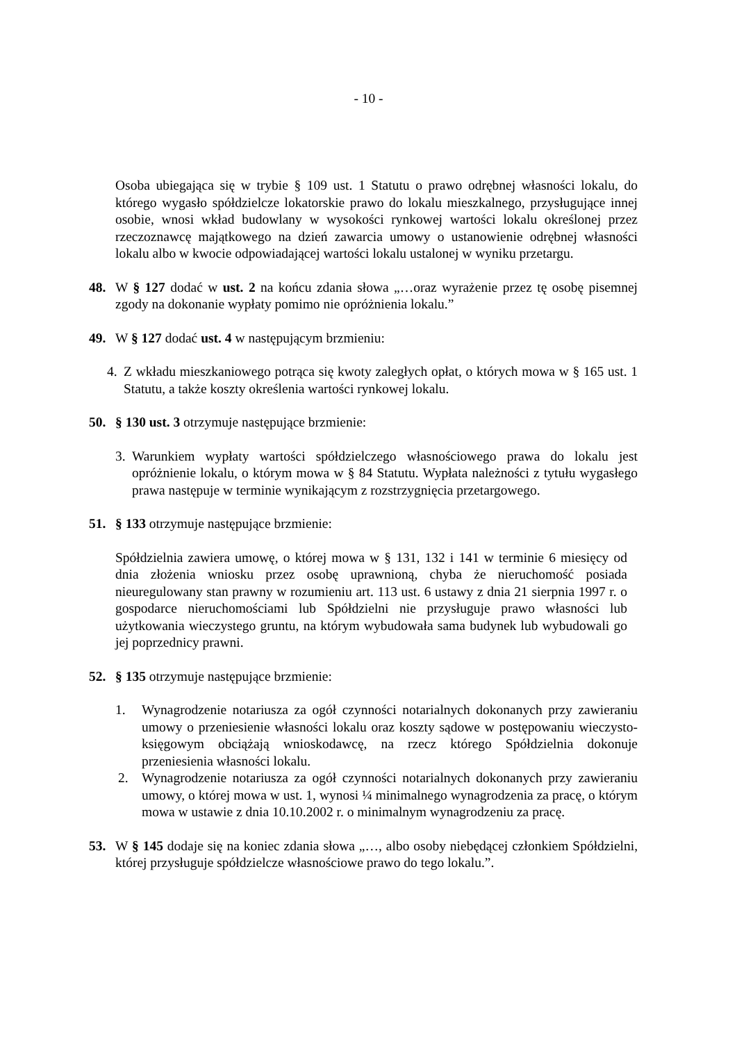- 10 -
Osoba ubiegająca się w trybie § 109 ust. 1 Statutu o prawo odrębnej własności lokalu, do którego wygasło spółdzielcze lokatorskie prawo do lokalu mieszkalnego, przysługujące innej osobie, wnosi wkład budowlany w wysokości rynkowej wartości lokalu określonej przez rzeczoznawcę majątkowego na dzień zawarcia umowy o ustanowienie odrębnej własności lokalu albo w kwocie odpowiadającej wartości lokalu ustalonej w wyniku przetargu.
48. W § 127 dodać w ust. 2 na końcu zdania słowa „…oraz wyrażenie przez tę osobę pisemnej zgody na dokonanie wypłaty pomimo nie opróżnienia lokalu.”
49. W § 127 dodać ust. 4 w następującym brzmieniu:
4. Z wkładu mieszkaniowego potrąca się kwoty zaległych opłat, o których mowa w § 165 ust. 1 Statutu, a także koszty określenia wartości rynkowej lokalu.
50. § 130 ust. 3 otrzymuje następujące brzmienie:
3. Warunkiem wypłaty wartości spółdzielczego własnościowego prawa do lokalu jest opróżnienie lokalu, o którym mowa w § 84 Statutu. Wypłata należności z tytułu wygasłego prawa następuje w terminie wynikającym z rozstrzygnięcia przetargowego.
51. § 133 otrzymuje następujące brzmienie:
Spółdzielnia zawiera umowę, o której mowa w § 131, 132 i 141 w terminie 6 miesięcy od dnia złożenia wniosku przez osobę uprawnioną, chyba że nieruchomość posiada nieuregulowany stan prawny w rozumieniu art. 113 ust. 6 ustawy z dnia 21 sierpnia 1997 r. o gospodarce nieruchomościami lub Spółdzielni nie przysługuje prawo własności lub użytkowania wieczystego gruntu, na którym wybudowała sama budynek lub wybudowali go jej poprzednicy prawni.
52. § 135 otrzymuje następujące brzmienie:
1. Wynagrodzenie notariusza za ogół czynności notarialnych dokonanych przy zawieraniu umowy o przeniesienie własności lokalu oraz koszty sądowe w postępowaniu wieczysto-księgowym obciążają wnioskodawcę, na rzecz którego Spółdzielnia dokonuje przeniesienia własności lokalu.
2. Wynagrodzenie notariusza za ogół czynności notarialnych dokonanych przy zawieraniu umowy, o której mowa w ust. 1, wynosi ¼ minimalnego wynagrodzenia za pracę, o którym mowa w ustawie z dnia 10.10.2002 r. o minimalnym wynagrodzeniu za pracę.
53. W § 145 dodaje się na koniec zdania słowa „…, albo osoby niebędącej członkiem Spółdzielni, której przysługuje spółdzielcze własnościowe prawo do tego lokalu.”.